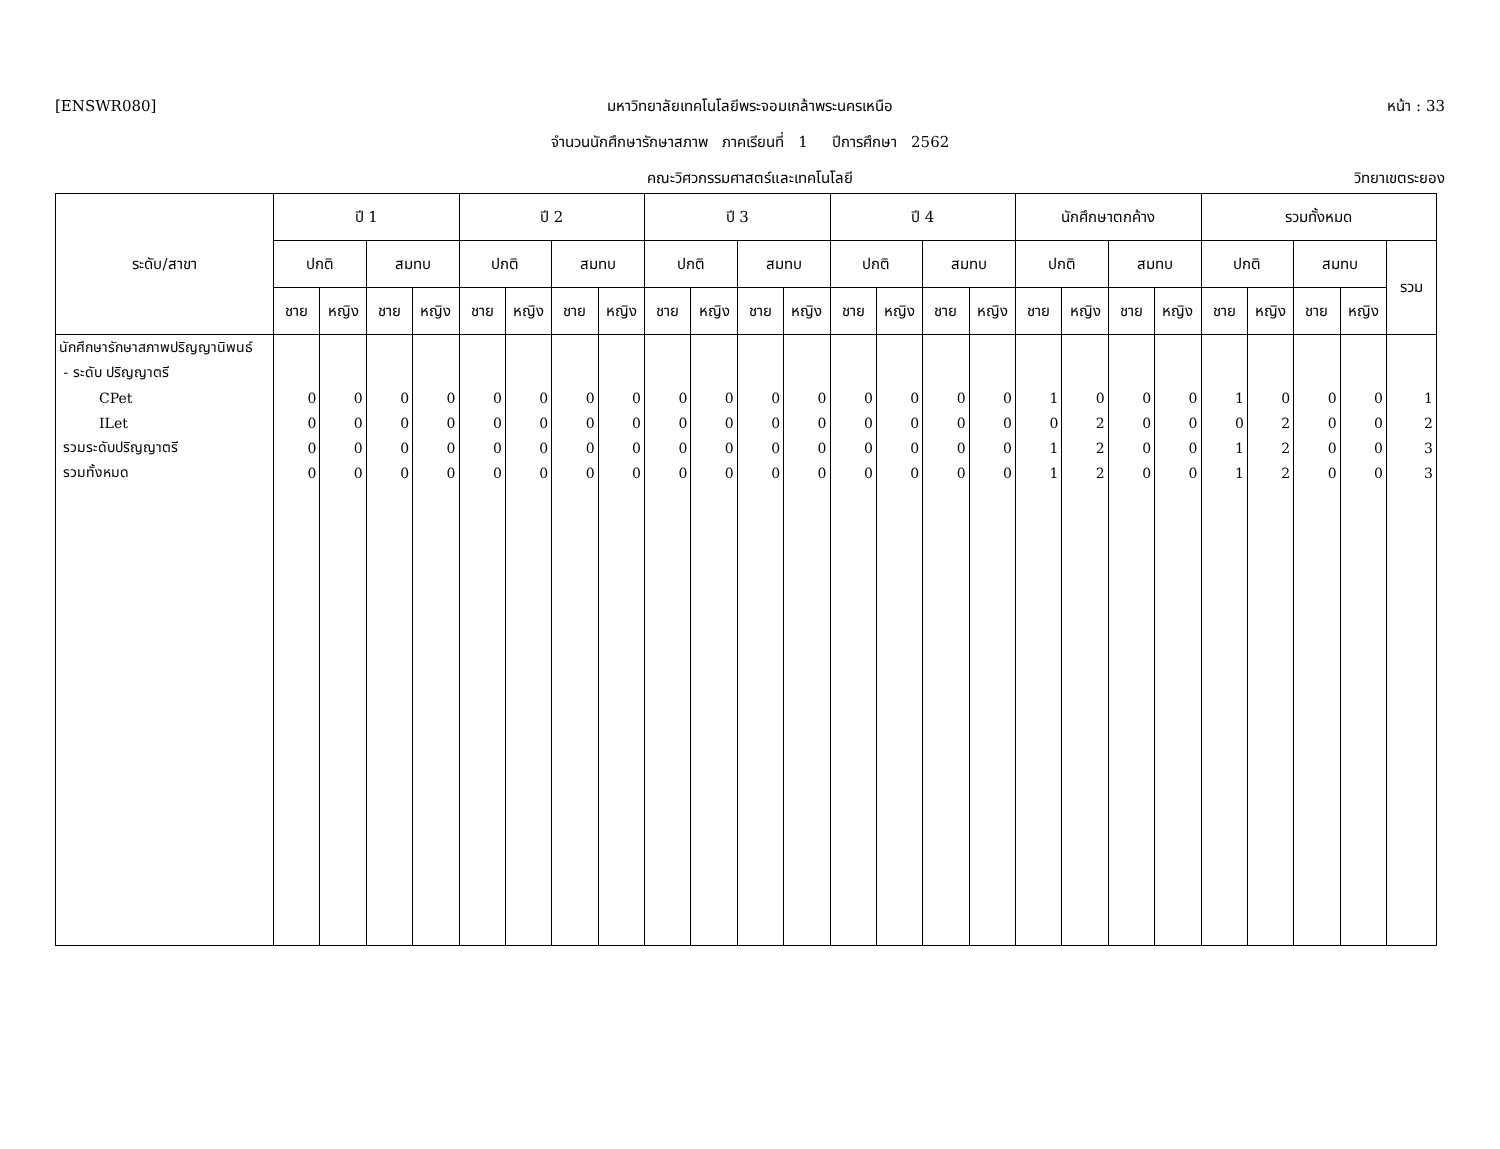[ENSWR080]
มหาวิทยาลัยเทคโนโลยีพระจอมเกล้าพระนครเหนือ
หน้า : 33
จำนวนนักศึกษารักษาสภาพ ภาคเรียนที่ 1 ปีการศึกษา 2562
คณะวิศวกรรมศาสตร์และเทคโนโลยี วิทยาเขตระยอง
| ระดับ/สาขา | ปี 1 | | | | ปี 2 | | | | ปี 3 | | | | ปี 4 | | | | นักศึกษาตกค้าง | | | | รวมทั้งหมด | | | | |
| --- | --- | --- | --- | --- | --- | --- | --- | --- | --- | --- | --- | --- | --- | --- | --- | --- | --- | --- | --- | --- | --- | --- | --- | --- | --- |
| | ปกติ | | สมทบ | | ปกติ | | สมทบ | | ปกติ | | สมทบ | | ปกติ | | สมทบ | | ปกติ | | สมทบ | | ปกติ | | สมทบ | | รวม |
| | ชาย | หญิง | ชาย | หญิง | ชาย | หญิง | ชาย | หญิง | ชาย | หญิง | ชาย | หญิง | ชาย | หญิง | ชาย | หญิง | ชาย | หญิง | ชาย | หญิง | ชาย | หญิง | ชาย | หญิง | |
| นักศึกษารักษาสภาพปริญญานิพนธ์ | | | | | | | | | | | | | | | | | | | | | | | | | |
| - ระดับ ปริญญาตรี | | | | | | | | | | | | | | | | | | | | | | | | | |
| CPet | 0 | 0 | 0 | 0 | 0 | 0 | 0 | 0 | 0 | 0 | 0 | 0 | 0 | 0 | 0 | 0 | 1 | 0 | 0 | 0 | 1 | 0 | 0 | 0 | 1 |
| ILet | 0 | 0 | 0 | 0 | 0 | 0 | 0 | 0 | 0 | 0 | 0 | 0 | 0 | 0 | 0 | 0 | 0 | 2 | 0 | 0 | 0 | 2 | 0 | 0 | 2 |
| รวมระดับปริญญาตรี | 0 | 0 | 0 | 0 | 0 | 0 | 0 | 0 | 0 | 0 | 0 | 0 | 0 | 0 | 0 | 0 | 1 | 2 | 0 | 0 | 1 | 2 | 0 | 0 | 3 |
| รวมทั้งหมด | 0 | 0 | 0 | 0 | 0 | 0 | 0 | 0 | 0 | 0 | 0 | 0 | 0 | 0 | 0 | 0 | 1 | 2 | 0 | 0 | 1 | 2 | 0 | 0 | 3 |